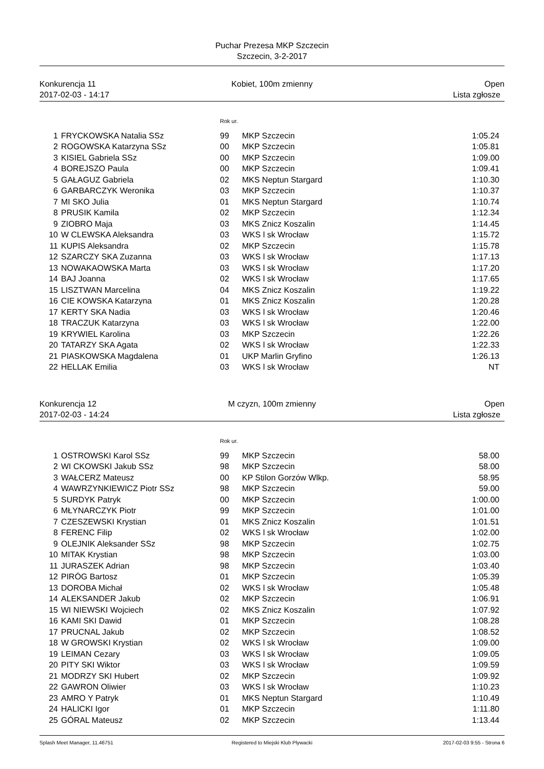Puchar Prezesa MKP Szczecin
Szczecin, 3-2-2017
Konkurencja 11
2017-02-03 - 14:17
Kobiet, 100m zmienny Open
Lista zgłosze
| | | Rok ur. | | |
| 1 | FRYCKOWSKA Natalia SSz | 99 | MKP Szczecin | 1:05.24 |
| 2 | ROGOWSKA Katarzyna SSz | 00 | MKP Szczecin | 1:05.81 |
| 3 | KISIEL Gabriela SSz | 00 | MKP Szczecin | 1:09.00 |
| 4 | BOREJSZO Paula | 00 | MKP Szczecin | 1:09.41 |
| 5 | GAŁAGUZ Gabriela | 02 | MKS Neptun Stargard | 1:10.30 |
| 6 | GARBARCZYK Weronika | 03 | MKP Szczecin | 1:10.37 |
| 7 | MI SKO Julia | 01 | MKS Neptun Stargard | 1:10.74 |
| 8 | PRUSIK Kamila | 02 | MKP Szczecin | 1:12.34 |
| 9 | ZIOBRO Maja | 03 | MKS Znicz Koszalin | 1:14.45 |
| 10 | W CLEWSKA Aleksandra | 03 | WKS l sk Wrocław | 1:15.72 |
| 11 | KUPIS Aleksandra | 02 | MKP Szczecin | 1:15.78 |
| 12 | SZARCZY SKA Zuzanna | 03 | WKS l sk Wrocław | 1:17.13 |
| 13 | NOWAKAOWSKA Marta | 03 | WKS l sk Wrocław | 1:17.20 |
| 14 | BAJ Joanna | 02 | WKS l sk Wrocław | 1:17.65 |
| 15 | LISZTWAN Marcelina | 04 | MKS Znicz Koszalin | 1:19.22 |
| 16 | CIE KOWSKA Katarzyna | 01 | MKS Znicz Koszalin | 1:20.28 |
| 17 | KERTY SKA Nadia | 03 | WKS l sk Wrocław | 1:20.46 |
| 18 | TRACZUK Katarzyna | 03 | WKS l sk Wrocław | 1:22.00 |
| 19 | KRYWIEL Karolina | 03 | MKP Szczecin | 1:22.26 |
| 20 | TATARZY SKA Agata | 02 | WKS l sk Wrocław | 1:22.33 |
| 21 | PIASKOWSKA Magdalena | 01 | UKP Marlin Gryfino | 1:26.13 |
| 22 | HELLAK Emilia | 03 | WKS l sk Wrocław | NT |
Konkurencja 12
2017-02-03 - 14:24
M czyzn, 100m zmienny Open
Lista zgłosze
| | | Rok ur. | | |
| 1 | OSTROWSKI Karol SSz | 99 | MKP Szczecin | 58.00 |
| 2 | WI CKOWSKI Jakub SSz | 98 | MKP Szczecin | 58.00 |
| 3 | WAŁCERZ Mateusz | 00 | KP Stilon Gorzów Wlkp. | 58.95 |
| 4 | WAWRZYNKIEWICZ Piotr SSz | 98 | MKP Szczecin | 59.00 |
| 5 | SURDYK Patryk | 00 | MKP Szczecin | 1:00.00 |
| 6 | MŁYNARCZYK Piotr | 99 | MKP Szczecin | 1:01.00 |
| 7 | CZESZEWSKI Krystian | 01 | MKS Znicz Koszalin | 1:01.51 |
| 8 | FERENC Filip | 02 | WKS l sk Wrocław | 1:02.00 |
| 9 | OLEJNIK Aleksander SSz | 98 | MKP Szczecin | 1:02.75 |
| 10 | MITAK Krystian | 98 | MKP Szczecin | 1:03.00 |
| 11 | JURASZEK Adrian | 98 | MKP Szczecin | 1:03.40 |
| 12 | PIRÓG Bartosz | 01 | MKP Szczecin | 1:05.39 |
| 13 | DOROBA Michał | 02 | WKS l sk Wrocław | 1:05.48 |
| 14 | ALEKSANDER Jakub | 02 | MKP Szczecin | 1:06.91 |
| 15 | WI NIEWSKI Wojciech | 02 | MKS Znicz Koszalin | 1:07.92 |
| 16 | KAMI SKI Dawid | 01 | MKP Szczecin | 1:08.28 |
| 17 | PRUCNAL Jakub | 02 | MKP Szczecin | 1:08.52 |
| 18 | W GROWSKI Krystian | 02 | WKS l sk Wrocław | 1:09.00 |
| 19 | LEIMAN Cezary | 03 | WKS l sk Wrocław | 1:09.05 |
| 20 | PITY SKI Wiktor | 03 | WKS l sk Wrocław | 1:09.59 |
| 21 | MODRZY SKI Hubert | 02 | MKP Szczecin | 1:09.92 |
| 22 | GAWRON Oliwier | 03 | WKS l sk Wrocław | 1:10.23 |
| 23 | AMRO Y Patryk | 01 | MKS Neptun Stargard | 1:10.49 |
| 24 | HALICKI Igor | 01 | MKP Szczecin | 1:11.80 |
| 25 | GÓRAL Mateusz | 02 | MKP Szczecin | 1:13.44 |
Splash Meet Manager, 11.46751 Registered to Miejski Klub Plywacki
2017-02-03 9:55 - Strona 6